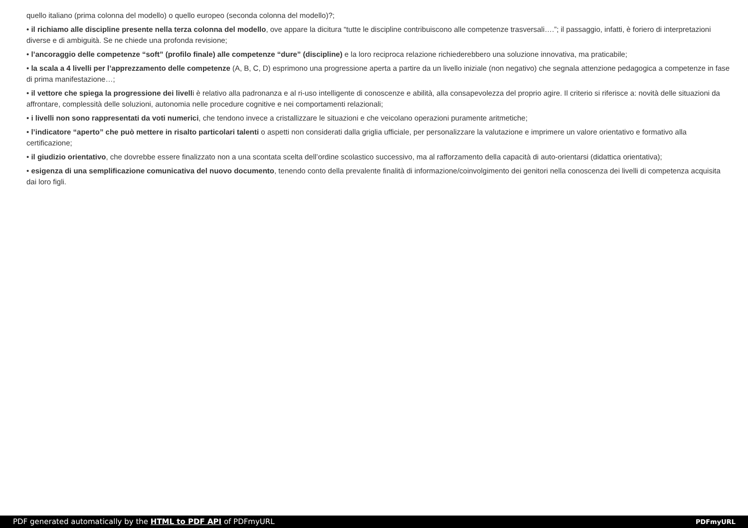quello italiano (prima colonna del modello) o quello europeo (seconda colonna del modello)?;
• il richiamo alle discipline presente nella terza colonna del modello, ove appare la dicitura “tutte le discipline contribuiscono alle competenze trasversali….”; il passaggio, infatti, è foriero di interpretazioni diverse e di ambiguità. Se ne chiede una profonda revisione;
• l’ancoraggio delle competenze “soft” (profilo finale) alle competenze “dure” (discipline) e la loro reciproca relazione richiederebbero una soluzione innovativa, ma praticabile;
• la scala a 4 livelli per l’apprezzamento delle competenze (A, B, C, D) esprimono una progressione aperta a partire da un livello iniziale (non negativo) che segnala attenzione pedagogica a competenze in fase di prima manifestazione…;
• il vettore che spiega la progressione dei livelli è relativo alla padronanza e al ri-uso intelligente di conoscenze e abilità, alla consapevolezza del proprio agire. Il criterio si riferisce a: novità delle situazioni da affrontare, complessità delle soluzioni, autonomia nelle procedure cognitive e nei comportamenti relazionali;
• i livelli non sono rappresentati da voti numerici, che tendono invece a cristallizzare le situazioni e che veicolano operazioni puramente aritmetiche;
• l’indicatore “aperto” che può mettere in risalto particolari talenti o aspetti non considerati dalla griglia ufficiale, per personalizzare la valutazione e imprimere un valore orientativo e formativo alla certificazione;
• il giudizio orientativo, che dovrebbe essere finalizzato non a una scontata scelta dell’ordine scolastico successivo, ma al rafforzamento della capacità di auto-orientarsi (didattica orientativa);
• esigenza di una semplificazione comunicativa del nuovo documento, tenendo conto della prevalente finalità di informazione/coinvolgimento dei genitori nella conoscenza dei livelli di competenza acquisita dai loro figli.
PDF generated automatically by the HTML to PDF API of PDFmyURL PDFmyURL